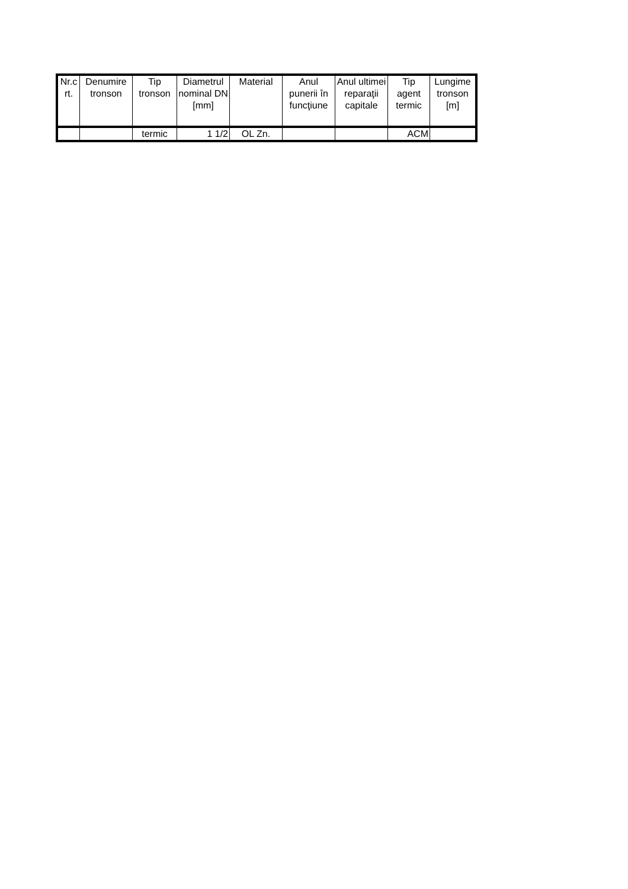| Nr.c rt. | Denumire tronson | Tip tronson | Diametrul nominal DN [mm] | Material | Anul punerii în funcţiune | Anul ultimei reparaţii capitale | Tip agent termic | Lungime tronson [m] |
| --- | --- | --- | --- | --- | --- | --- | --- | --- |
| | | termic | 1 1/2 | OL Zn. | | | ACM | |